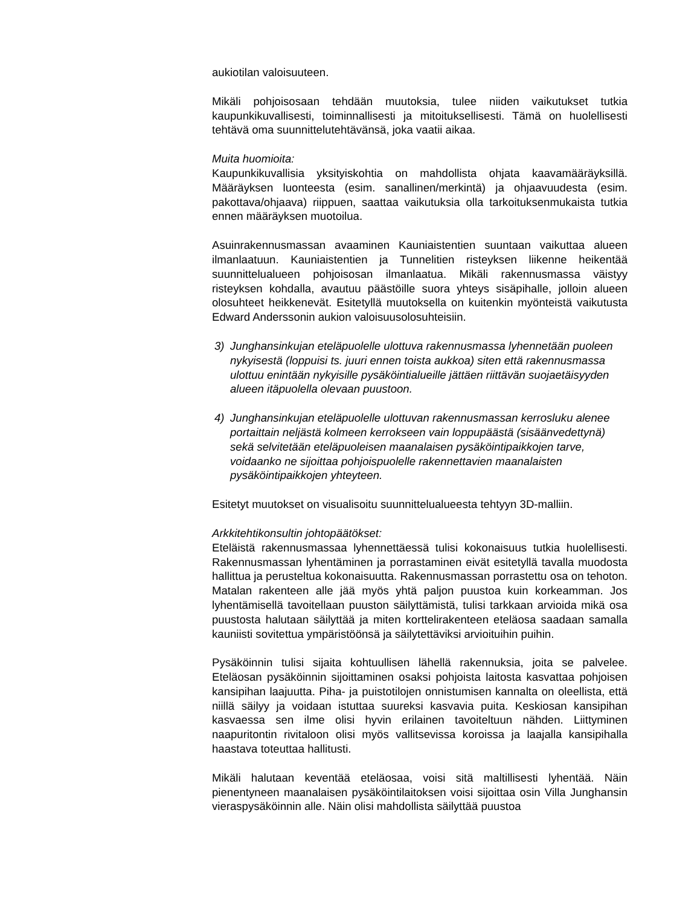aukiotilan valoisuuteen.
Mikäli pohjoisosaan tehdään muutoksia, tulee niiden vaikutukset tutkia kaupunkikuvallisesti, toiminnallisesti ja mitoituksellisesti. Tämä on huolellisesti tehtävä oma suunnittelutehtävänsä, joka vaatii aikaa.
Muita huomioita:
Kaupunkikuvallisia yksityiskohtia on mahdollista ohjata kaavamääräyksillä. Määräyksen luonteesta (esim. sanallinen/merkintä) ja ohjaavuudesta (esim. pakottava/ohjaava) riippuen, saattaa vaikutuksia olla tarkoituksenmukaista tutkia ennen määräyksen muotoilua.
Asuinrakennusmassan avaaminen Kauniaistentien suuntaan vaikuttaa alueen ilmanlaatuun. Kauniaistentien ja Tunnelitien risteyksen liikenne heikentää suunnittelualueen pohjoisosan ilmanlaatua. Mikäli rakennusmassa väistyy risteyksen kohdalla, avautuu päästöille suora yhteys sisäpihalle, jolloin alueen olosuhteet heikkenevät. Esitetyllä muutoksella on kuitenkin myönteistä vaikutusta Edward Anderssonin aukion valoisuusolosuhteisiin.
3) Junghansinkujan eteläpuolelle ulottuva rakennusmassa lyhennetään puoleen nykyisestä (loppuisi ts. juuri ennen toista aukkoa) siten että rakennusmassa ulottuu enintään nykyisille pysäköintialueille jättäen riittävän suojaetäisyyden alueen itäpuolella olevaan puustoon.
4) Junghansinkujan eteläpuolelle ulottuvan rakennusmassan kerrosluku alenee portaittain neljästä kolmeen kerrokseen vain loppupäästä (sisäänvedettynä) sekä selvitetään eteläpuoleisen maanalaisen pysäköintipaikkojen tarve, voidaanko ne sijoittaa pohjoispuolelle rakennettavien maanalaisten pysäköintipaikkojen yhteyteen.
Esitetyt muutokset on visualisoitu suunnittelualueesta tehtyyn 3D-malliin.
Arkkitehtikonsultin johtopäätökset:
Eteläistä rakennusmassaa lyhennettäessä tulisi kokonaisuus tutkia huolellisesti. Rakennusmassan lyhentäminen ja porrastaminen eivät esitetyllä tavalla muodosta hallittua ja perusteltua kokonaisuutta. Rakennusmassan porrastettu osa on tehoton. Matalan rakenteen alle jää myös yhtä paljon puustoa kuin korkeamman. Jos lyhentämisellä tavoitellaan puuston säilyttämistä, tulisi tarkkaan arvioida mikä osa puustosta halutaan säilyttää ja miten korttelirakenteen eteläosa saadaan samalla kauniisti sovitettua ympäristöönsä ja säilytettäviksi arvioituihin puihin.
Pysäköinnin tulisi sijaita kohtuullisen lähellä rakennuksia, joita se palvelee. Eteläosan pysäköinnin sijoittaminen osaksi pohjoista laitosta kasvattaa pohjoisen kansipihan laajuutta. Piha- ja puistotilojen onnistumisen kannalta on oleellista, että niillä säilyy ja voidaan istuttaa suureksi kasvavia puita. Keskiosan kansipihan kasvaessa sen ilme olisi hyvin erilainen tavoiteltuun nähden. Liittyminen naapuritontin rivitaloon olisi myös vallitsevissa koroissa ja laajalla kansipihalla haastava toteuttaa hallitusti.
Mikäli halutaan keventää eteläosaa, voisi sitä maltillisesti lyhentää. Näin pienentyneen maanalaisen pysäköintilaitoksen voisi sijoittaa osin Villa Junghansin vieraspysäköinnin alle. Näin olisi mahdollista säilyttää puustoa